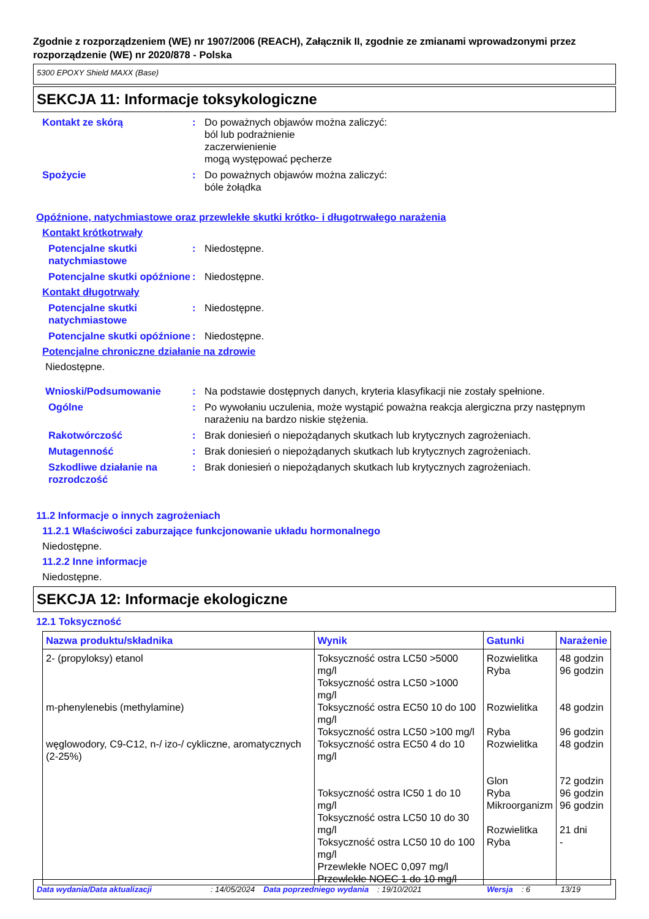Zgodnie z rozporządzeniem (WE) nr 1907/2006 (REACH), Załącznik II, zgodnie ze zmianami wprowadzonymi przez rozporządzenie (WE) nr 2020/878 - Polska
5300 EPOXY Shield MAXX (Base)
SEKCJA 11: Informacje toksykologiczne
Kontakt ze skórą : Do poważnych objawów można zaliczyć:
ból lub podrażnienie
zaczerwienienie
mogą występować pęcherze
Spożycie : Do poważnych objawów można zaliczyć:
bóle żołądka
Opóźnione, natychmiastowe oraz przewlekłe skutki krótko- i długotrwałego narażenia
Kontakt krótkotrwały
Potencjalne skutki natychmiastowe
: Niedostępne.
Potencjalne skutki opóźnione
: Niedostępne.
Kontakt długotrwały
Potencjalne skutki natychmiastowe
: Niedostępne.
Potencjalne skutki opóźnione
: Niedostępne.
Potencjalne chroniczne działanie na zdrowie
Niedostępne.
Wnioski/Podsumowanie : Na podstawie dostępnych danych, kryteria klasyfikacji nie zostały spełnione.
Ogólne : Po wywołaniu uczulenia, może wystąpić poważna reakcja alergiczna przy następnym narażeniu na bardzo niskie stężenia.
Rakotwórczość : Brak doniesień o niepożądanych skutkach lub krytycznych zagrożeniach.
Mutagenność : Brak doniesień o niepożądanych skutkach lub krytycznych zagrożeniach.
Szkodliwe działanie na rozrodczość
: Brak doniesień o niepożądanych skutkach lub krytycznych zagrożeniach.
11.2 Informacje o innych zagrożeniach
11.2.1 Właściwości zaburzające funkcjonowanie układu hormonalnego
Niedostępne.
11.2.2 Inne informacje
Niedostępne.
SEKCJA 12: Informacje ekologiczne
12.1 Toksyczność
| Nazwa produktu/składnika | Wynik | Gatunki | Narażenie |
| --- | --- | --- | --- |
| 2- (propyloksy) etanol | Toksyczność ostra LC50 >5000 mg/l Toksyczność ostra LC50 >1000 mg/l | Rozwielitka Ryba | 48 godzin 96 godzin |
| m-phenylenebis (methylamine) | Toksyczność ostra EC50 10 do 100 mg/l Toksyczność ostra LC50 >100 mg/l | Rozwielitka Ryba | 48 godzin 96 godzin |
| węglowodory, C9-C12, n-/ izo-/ cykliczne, aromatycznych (2-25%) | Toksyczność ostra EC50 4 do 10 mg/l Toksyczność ostra IC50 1 do 10 mg/l Toksyczność ostra LC50 10 do 30 mg/l Toksyczność ostra LC50 10 do 100 mg/l Przewlekłe NOEC 0,097 mg/l Przewlekłe NOEC 1 do 10 mg/l | Rozwielitka Glon Ryba Mikroorganizm Rozwielitka Ryba | 48 godzin 72 godzin 96 godzin 96 godzin 21 dni - |
Data wydania/Data aktualizacji: 14/05/2024 Data poprzedniego wydania: 19/10/2021 Wersja: 6 13/19